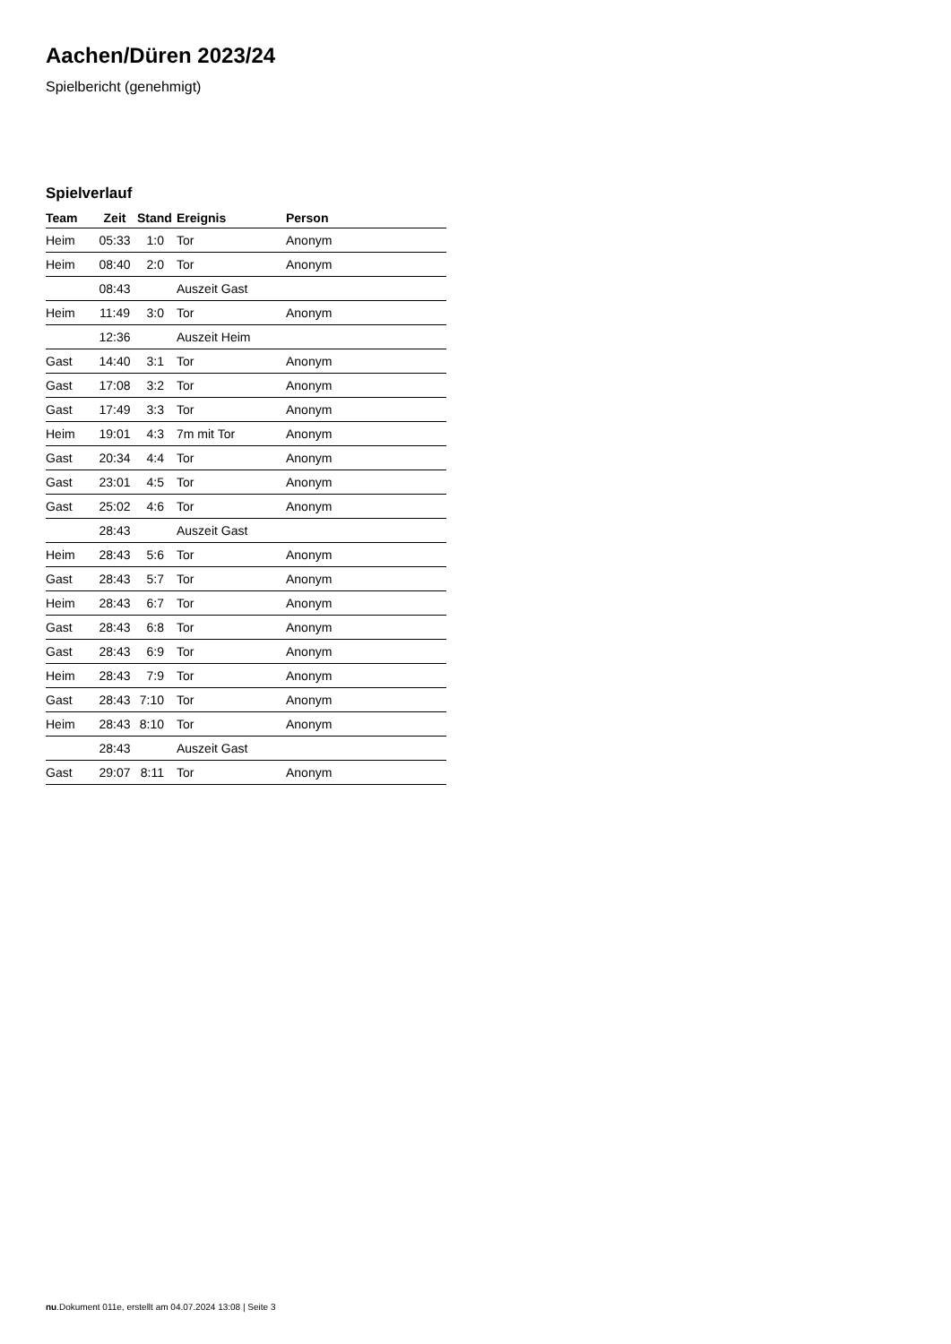Aachen/Düren 2023/24
Spielbericht (genehmigt)
Spielverlauf
| Team | Zeit | Stand | Ereignis | Person |
| --- | --- | --- | --- | --- |
| Heim | 05:33 | 1:0 | Tor | Anonym |
| Heim | 08:40 | 2:0 | Tor | Anonym |
| | 08:43 | | Auszeit Gast | |
| Heim | 11:49 | 3:0 | Tor | Anonym |
| | 12:36 | | Auszeit Heim | |
| Gast | 14:40 | 3:1 | Tor | Anonym |
| Gast | 17:08 | 3:2 | Tor | Anonym |
| Gast | 17:49 | 3:3 | Tor | Anonym |
| Heim | 19:01 | 4:3 | 7m mit Tor | Anonym |
| Gast | 20:34 | 4:4 | Tor | Anonym |
| Gast | 23:01 | 4:5 | Tor | Anonym |
| Gast | 25:02 | 4:6 | Tor | Anonym |
| | 28:43 | | Auszeit Gast | |
| Heim | 28:43 | 5:6 | Tor | Anonym |
| Gast | 28:43 | 5:7 | Tor | Anonym |
| Heim | 28:43 | 6:7 | Tor | Anonym |
| Gast | 28:43 | 6:8 | Tor | Anonym |
| Gast | 28:43 | 6:9 | Tor | Anonym |
| Heim | 28:43 | 7:9 | Tor | Anonym |
| Gast | 28:43 | 7:10 | Tor | Anonym |
| Heim | 28:43 | 8:10 | Tor | Anonym |
| | 28:43 | | Auszeit Gast | |
| Gast | 29:07 | 8:11 | Tor | Anonym |
nu.Dokument 011e, erstellt am 04.07.2024 13:08 | Seite 3